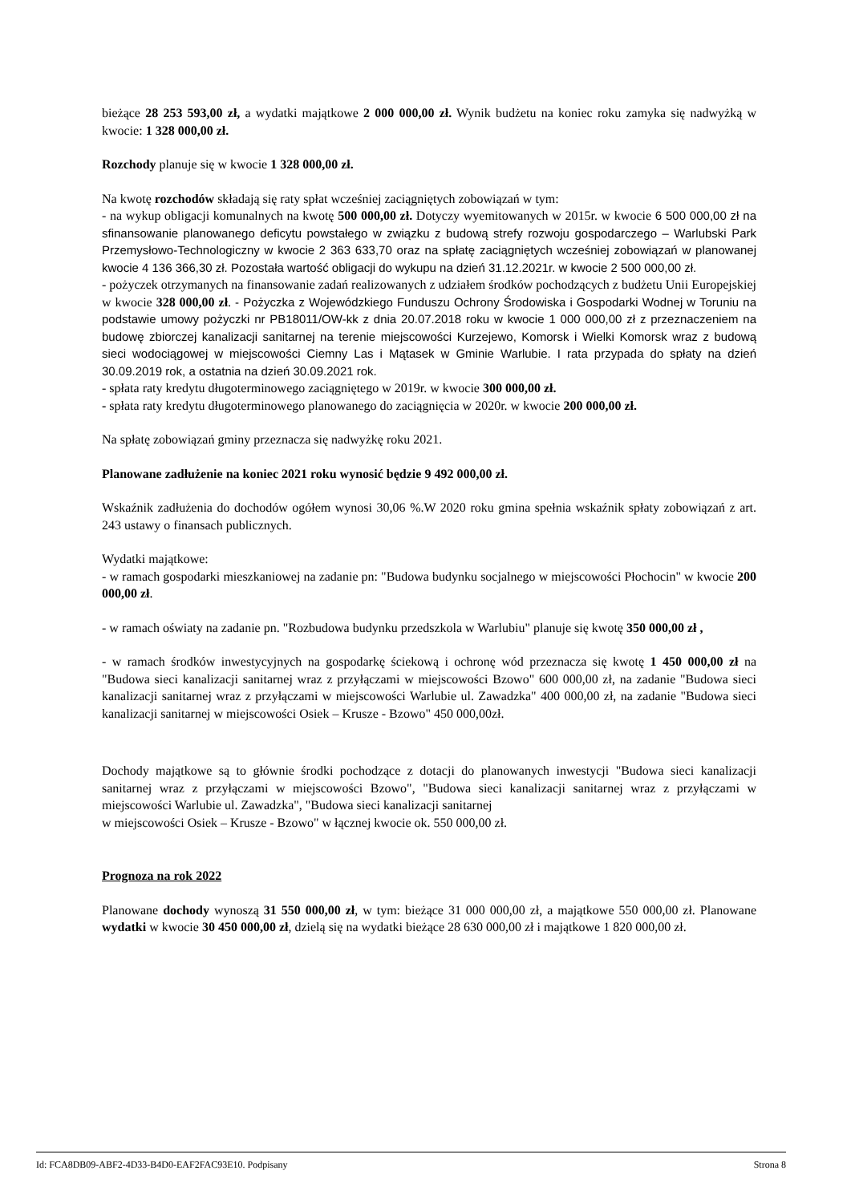bieżące 28 253 593,00 zł, a wydatki majątkowe 2 000 000,00 zł. Wynik budżetu na koniec roku zamyka się nadwyżką w kwocie: 1 328 000,00 zł.
Rozchody planuje się w kwocie 1 328 000,00 zł.
Na kwotę rozchodów składają się raty spłat wcześniej zaciągniętych zobowiązań w tym:
- na wykup obligacji komunalnych na kwotę 500 000,00 zł. Dotyczy wyemitowanych w 2015r. w kwocie 6 500 000,00 zł na sfinansowanie planowanego deficytu powstałego w związku z budową strefy rozwoju gospodarczego – Warlubski Park Przemysłowo-Technologiczny w kwocie 2 363 633,70 oraz na spłatę zaciągniętych wcześniej zobowiązań w planowanej kwocie 4 136 366,30 zł. Pozostała wartość obligacji do wykupu na dzień 31.12.2021r. w kwocie 2 500 000,00 zł.
- pożyczek otrzymanych na finansowanie zadań realizowanych z udziałem środków pochodzących z budżetu Unii Europejskiej w kwocie 328 000,00 zł. - Pożyczka z Wojewódzkiego Funduszu Ochrony Środowiska i Gospodarki Wodnej w Toruniu na podstawie umowy pożyczki nr PB18011/OW-kk z dnia 20.07.2018 roku w kwocie 1 000 000,00 zł z przeznaczeniem na budowę zbiorczej kanalizacji sanitarnej na terenie miejscowości Kurzejewo, Komorsk i Wielki Komorsk wraz z budową sieci wodociągowej w miejscowości Ciemny Las i Mątasek w Gminie Warlubie. I rata przypada do spłaty na dzień 30.09.2019 rok, a ostatnia na dzień 30.09.2021 rok.
- spłata raty kredytu długoterminowego zaciągniętego w 2019r. w kwocie 300 000,00 zł.
- spłata raty kredytu długoterminowego planowanego do zaciągnięcia w 2020r. w kwocie 200 000,00 zł.
Na spłatę zobowiązań gminy przeznacza się nadwyżkę roku 2021.
Planowane zadłużenie na koniec 2021 roku wynosić będzie 9 492 000,00 zł.
Wskaźnik zadłużenia do dochodów ogółem wynosi 30,06 %.W 2020 roku gmina spełnia wskaźnik spłaty zobowiązań z art. 243 ustawy o finansach publicznych.
Wydatki majątkowe:
- w ramach gospodarki mieszkaniowej na zadanie pn: "Budowa budynku socjalnego w miejscowości Płochocin" w kwocie 200 000,00 zł.
- w ramach oświaty na zadanie pn. "Rozbudowa budynku przedszkola w Warlubiu" planuje się kwotę 350 000,00 zł ,
- w ramach środków inwestycyjnych na gospodarkę ściekową i ochronę wód przeznacza się kwotę 1 450 000,00 zł na "Budowa sieci kanalizacji sanitarnej wraz z przyłączami w miejscowości Bzowo" 600 000,00 zł, na zadanie "Budowa sieci kanalizacji sanitarnej wraz z przyłączami w miejscowości Warlubie ul. Zawadzka" 400 000,00 zł, na zadanie "Budowa sieci kanalizacji sanitarnej w miejscowości Osiek – Krusze - Bzowo" 450 000,00zł.
Dochody majątkowe są to głównie środki pochodzące z dotacji do planowanych inwestycji "Budowa sieci kanalizacji sanitarnej wraz z przyłączami w miejscowości Bzowo", "Budowa sieci kanalizacji sanitarnej wraz z przyłączami w miejscowości Warlubie ul. Zawadzka", "Budowa sieci kanalizacji sanitarnej
w miejscowości Osiek – Krusze - Bzowo" w łącznej kwocie ok. 550 000,00 zł.
Prognoza na rok 2022
Planowane dochody wynoszą 31 550 000,00 zł, w tym: bieżące 31 000 000,00 zł, a majątkowe 550 000,00 zł. Planowane wydatki w kwocie 30 450 000,00 zł, dzielą się na wydatki bieżące 28 630 000,00 zł i majątkowe 1 820 000,00 zł.
Id: FCA8DB09-ABF2-4D33-B4D0-EAF2FAC93E10. Podpisany Strona 8